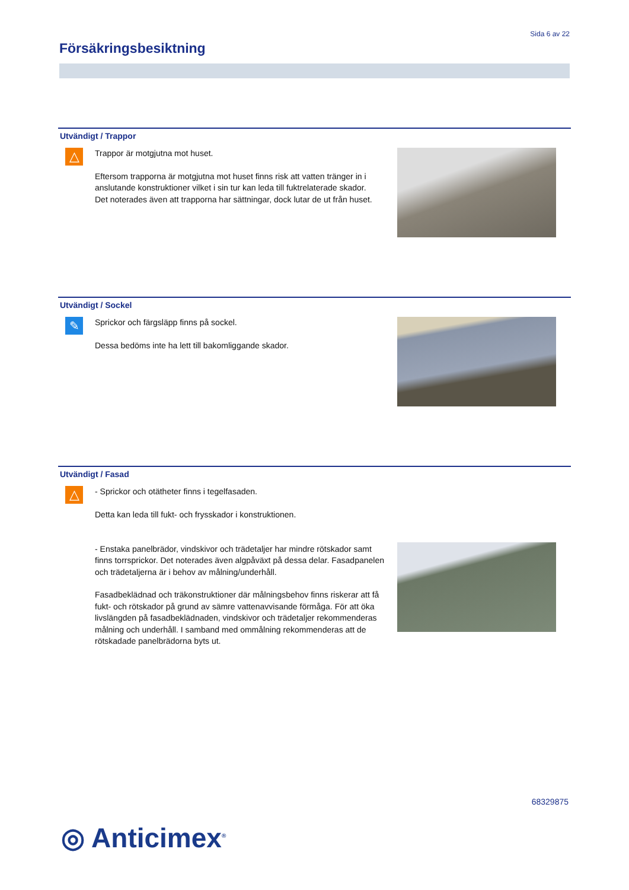Sida 6 av 22
Försäkringsbesiktning
Utvändigt / Trappor
△
Trappor är motgjutna mot huset.
Eftersom trapporna är motgjutna mot huset finns risk att vatten tränger in i anslutande konstruktioner vilket i sin tur kan leda till fuktrelaterade skador.
Det noterades även att trapporna har sättningar, dock lutar de ut från huset.
Utvändigt / Sockel
✎
Sprickor och färgsläpp finns på sockel.
Dessa bedöms inte ha lett till bakomliggande skador.
Utvändigt / Fasad
△
- Sprickor och otätheter finns i tegelfasaden.
Detta kan leda till fukt- och frysskador i konstruktionen.
- Enstaka panelbrädor, vindskivor och trädetaljer har mindre rötskador samt finns torrsprickor. Det noterades även algpåväxt på dessa delar. Fasadpanelen och trädetaljerna är i behov av målning/underhåll.
Fasadbeklädnad och träkonstruktioner där målningsbehov finns riskerar att få fukt- och rötskador på grund av sämre vattenavvisande förmåga. För att öka livslängden på fasadbeklädnaden, vindskivor och trädetaljer rekommenderas målning och underhåll. I samband med ommålning rekommenderas att de rötskadade panelbrädorna byts ut.
68329875
◎ Anticimex<sup>®</sup>